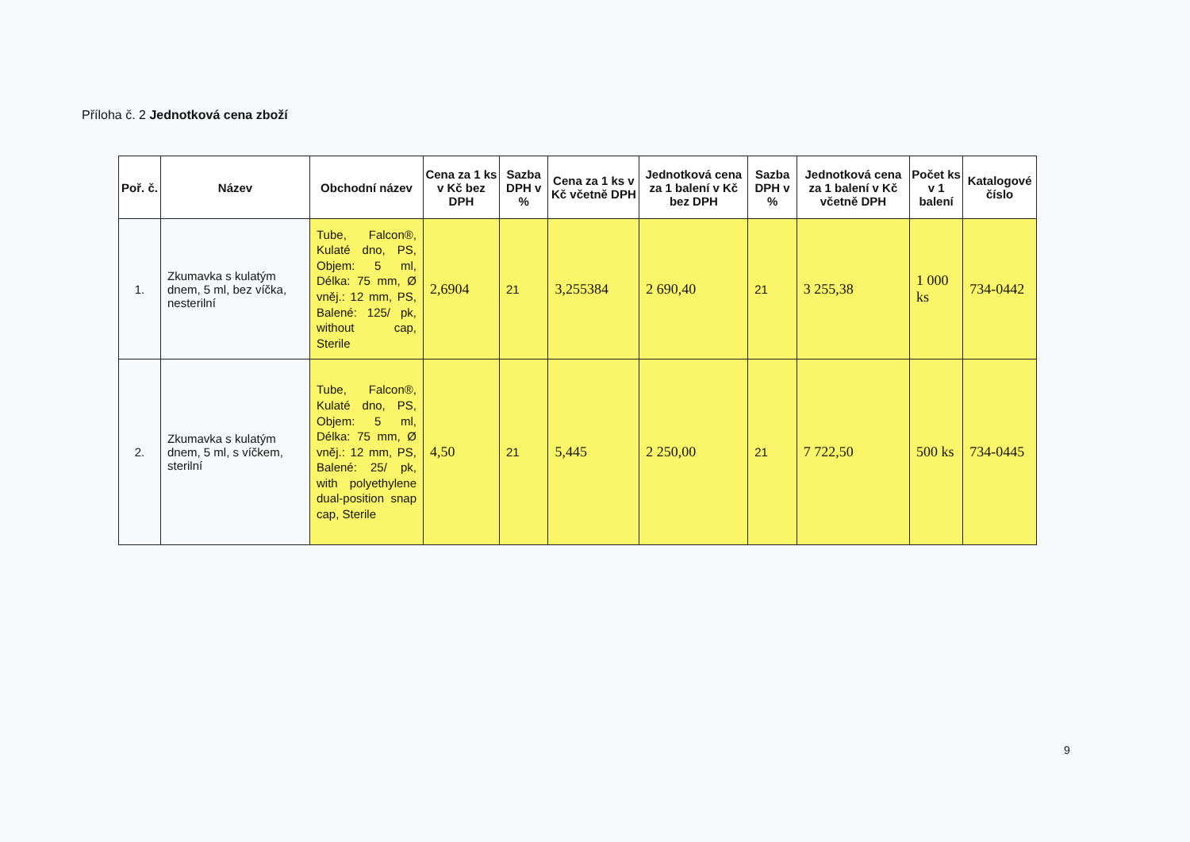Příloha č. 2 Jednotková cena zboží
| Poř. č. | Název | Obchodní název | Cena za 1 ks v Kč bez DPH | Sazba DPH v % | Cena za 1 ks v Kč včetně DPH | Jednotková cena za 1 balení v Kč bez DPH | Sazba DPH v % | Jednotková cena za 1 balení v Kč včetně DPH | Počet ks v 1 balení | Katalogové číslo |
| --- | --- | --- | --- | --- | --- | --- | --- | --- | --- | --- |
| 1. | Zkumavka s kulatým dnem, 5 ml, bez víčka, nesterilní | Tube, Falcon®, Kulaté dno, PS, Objem: 5 ml, Délka: 75 mm, Ø vněj.: 12 mm, PS, Balené: 125/ pk, without cap, Sterile | 2,6904 | 21 | 3,255384 | 2 690,40 | 21 | 3 255,38 | 1 000 ks | 734-0442 |
| 2. | Zkumavka s kulatým dnem, 5 ml, s víčkem, sterilní | Tube, Falcon®, Kulaté dno, PS, Objem: 5 ml, Délka: 75 mm, Ø vněj.: 12 mm, PS, Balené: 25/ pk, with polyethylene dual-position snap cap, Sterile | 4,50 | 21 | 5,445 | 2 250,00 | 21 | 7 722,50 | 500 ks | 734-0445 |
9